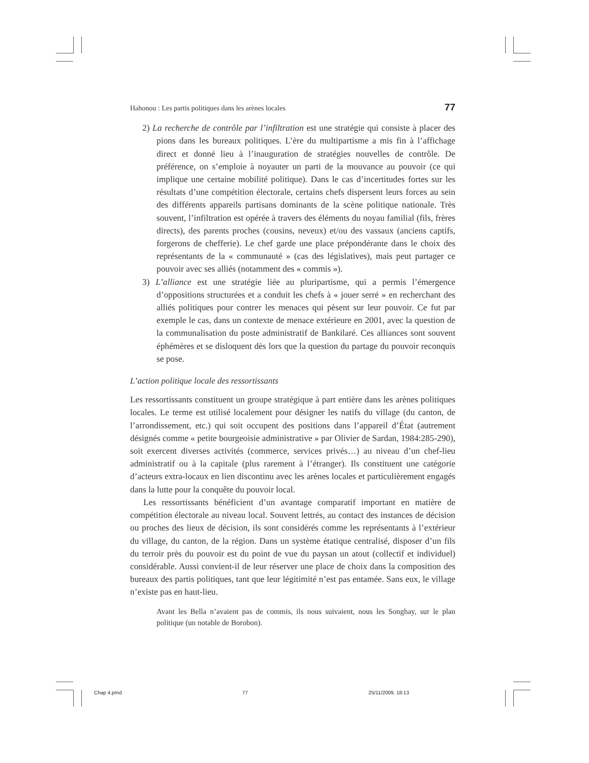Hahonou : Les partis politiques dans les arènes locales 77
2) La recherche de contrôle par l’infiltration est une stratégie qui consiste à placer des pions dans les bureaux politiques. L’ère du multipartisme a mis fin à l’affichage direct et donné lieu à l’inauguration de stratégies nouvelles de contrôle. De préférence, on s’emploie à noyauter un parti de la mouvance au pouvoir (ce qui implique une certaine mobilité politique). Dans le cas d’incertitudes fortes sur les résultats d’une compétition électorale, certains chefs dispersent leurs forces au sein des différents appareils partisans dominants de la scène politique nationale. Très souvent, l’infiltration est opérée à travers des éléments du noyau familial (fils, frères directs), des parents proches (cousins, neveux) et/ou des vassaux (anciens captifs, forgerons de chefferie). Le chef garde une place prépondérante dans le choix des représentants de la « communauté » (cas des législatives), mais peut partager ce pouvoir avec ses alliés (notamment des « commis »).
3) L’alliance est une stratégie liée au pluripartisme, qui a permis l’émergence d’oppositions structurées et a conduit les chefs à « jouer serré » en recherchant des alliés politiques pour contrer les menaces qui pèsent sur leur pouvoir. Ce fut par exemple le cas, dans un contexte de menace extérieure en 2001, avec la question de la communalisation du poste administratif de Bankilaré. Ces alliances sont souvent éphémères et se disloquent dès lors que la question du partage du pouvoir reconquis se pose.
L’action politique locale des ressortissants
Les ressortissants constituent un groupe stratégique à part entière dans les arènes politiques locales. Le terme est utilisé localement pour désigner les natifs du village (du canton, de l’arrondissement, etc.) qui soit occupent des positions dans l’appareil d’État (autrement désignés comme « petite bourgeoisie administrative » par Olivier de Sardan, 1984:285-290), soit exercent diverses activités (commerce, services privés…) au niveau d’un chef-lieu administratif ou à la capitale (plus rarement à l’étranger). Ils constituent une catégorie d’acteurs extra-locaux en lien discontinu avec les arènes locales et particulièrement engagés dans la lutte pour la conquête du pouvoir local.
Les ressortissants bénéficient d’un avantage comparatif important en matière de compétition électorale au niveau local. Souvent lettrés, au contact des instances de décision ou proches des lieux de décision, ils sont considérés comme les représentants à l’extérieur du village, du canton, de la région. Dans un système étatique centralisé, disposer d’un fils du terroir près du pouvoir est du point de vue du paysan un atout (collectif et individuel) considérable. Aussi convient-il de leur réserver une place de choix dans la composition des bureaux des partis politiques, tant que leur légitimité n’est pas entamée. Sans eux, le village n’existe pas en haut-lieu.
Avant les Bella n’avaient pas de commis, ils nous suivaient, nous les Songhay, sur le plan politique (un notable de Borobon).
Chap 4.pmd 77 25/11/2009, 18:13